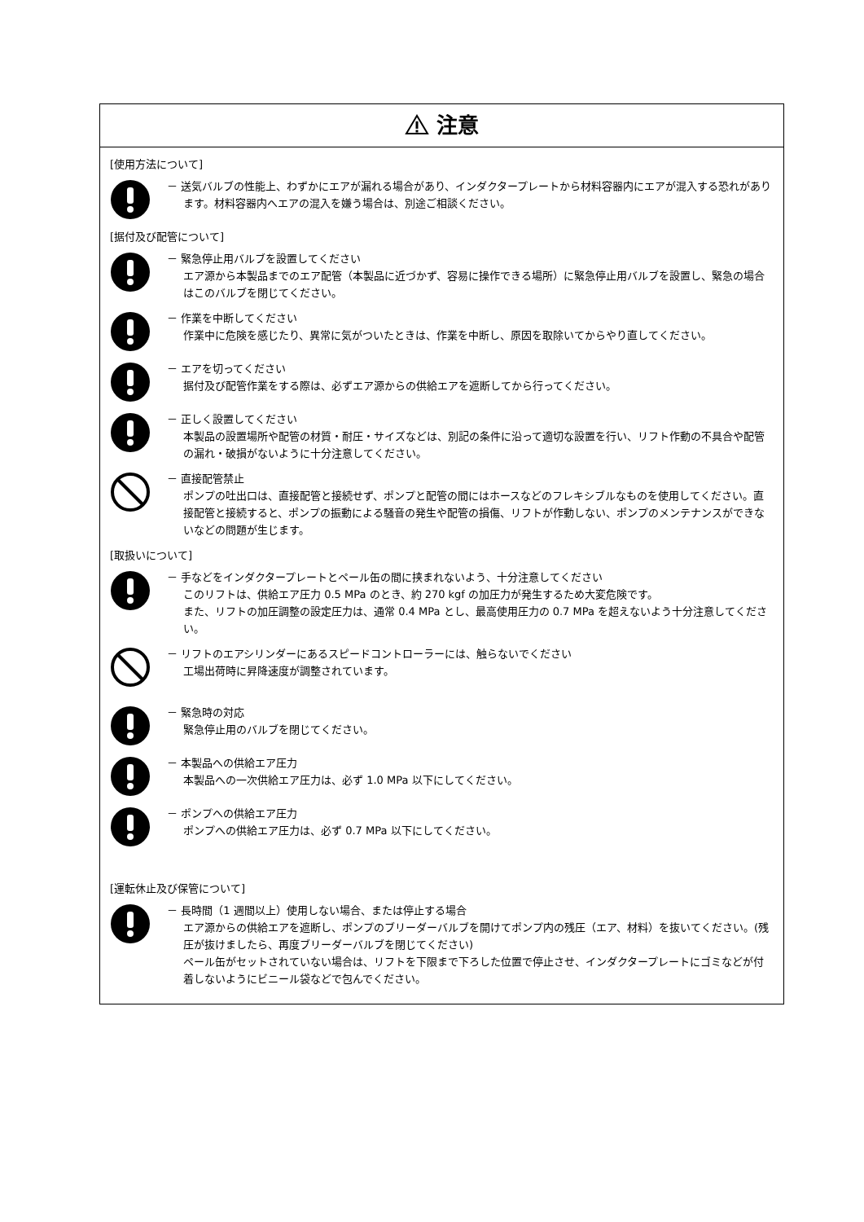注意
[使用方法について]
－ 送気バルブの性能上、わずかにエアが漏れる場合があり、インダクタープレートから材料容器内にエアが混入する恐れがあります。材料容器内へエアの混入を嫌う場合は、別途ご相談ください。
[据付及び配管について]
－ 緊急停止用バルブを設置してください
エア源から本製品までのエア配管（本製品に近づかず、容易に操作できる場所）に緊急停止用バルブを設置し、緊急の場合はこのバルブを閉じてください。
－ 作業を中断してください
作業中に危険を感じたり、異常に気がついたときは、作業を中断し、原因を取除いてからやり直してください。
－ エアを切ってください
据付及び配管作業をする際は、必ずエア源からの供給エアを遮断してから行ってください。
－ 正しく設置してください
本製品の設置場所や配管の材質・耐圧・サイズなどは、別記の条件に沿って適切な設置を行い、リフト作動の不具合や配管の漏れ・破損がないように十分注意してください。
－ 直接配管禁止
ポンプの吐出口は、直接配管と接続せず、ポンプと配管の間にはホースなどのフレキシブルなものを使用してください。直接配管と接続すると、ポンプの振動による騒音の発生や配管の損傷、リフトが作動しない、ポンプのメンテナンスができないなどの問題が生じます。
[取扱いについて]
－ 手などをインダクタープレートとペール缶の間に挟まれないよう、十分注意してください
このリフトは、供給エア圧力 0.5 MPa のとき、約 270 kgf の加圧力が発生するため大変危険です。
また、リフトの加圧調整の設定圧力は、通常 0.4 MPa とし、最高使用圧力の 0.7 MPa を超えないよう十分注意してください。
－ リフトのエアシリンダーにあるスピードコントローラーには、触らないでください
工場出荷時に昇降速度が調整されています。
－ 緊急時の対応
緊急停止用のバルブを閉じてください。
－ 本製品への供給エア圧力
本製品への一次供給エア圧力は、必ず 1.0 MPa 以下にしてください。
－ ポンプへの供給エア圧力
ポンプへの供給エア圧力は、必ず 0.7 MPa 以下にしてください。
[運転休止及び保管について]
－ 長時間（1 週間以上）使用しない場合、または停止する場合
エア源からの供給エアを遮断し、ポンプのブリーダーバルブを開けてポンプ内の残圧（エア、材料）を抜いてください。(残圧が抜けましたら、再度ブリーダーバルブを閉じてください)
ペール缶がセットされていない場合は、リフトを下限まで下ろした位置で停止させ、インダクタープレートにゴミなどが付着しないようにビニール袋などで包んでください。